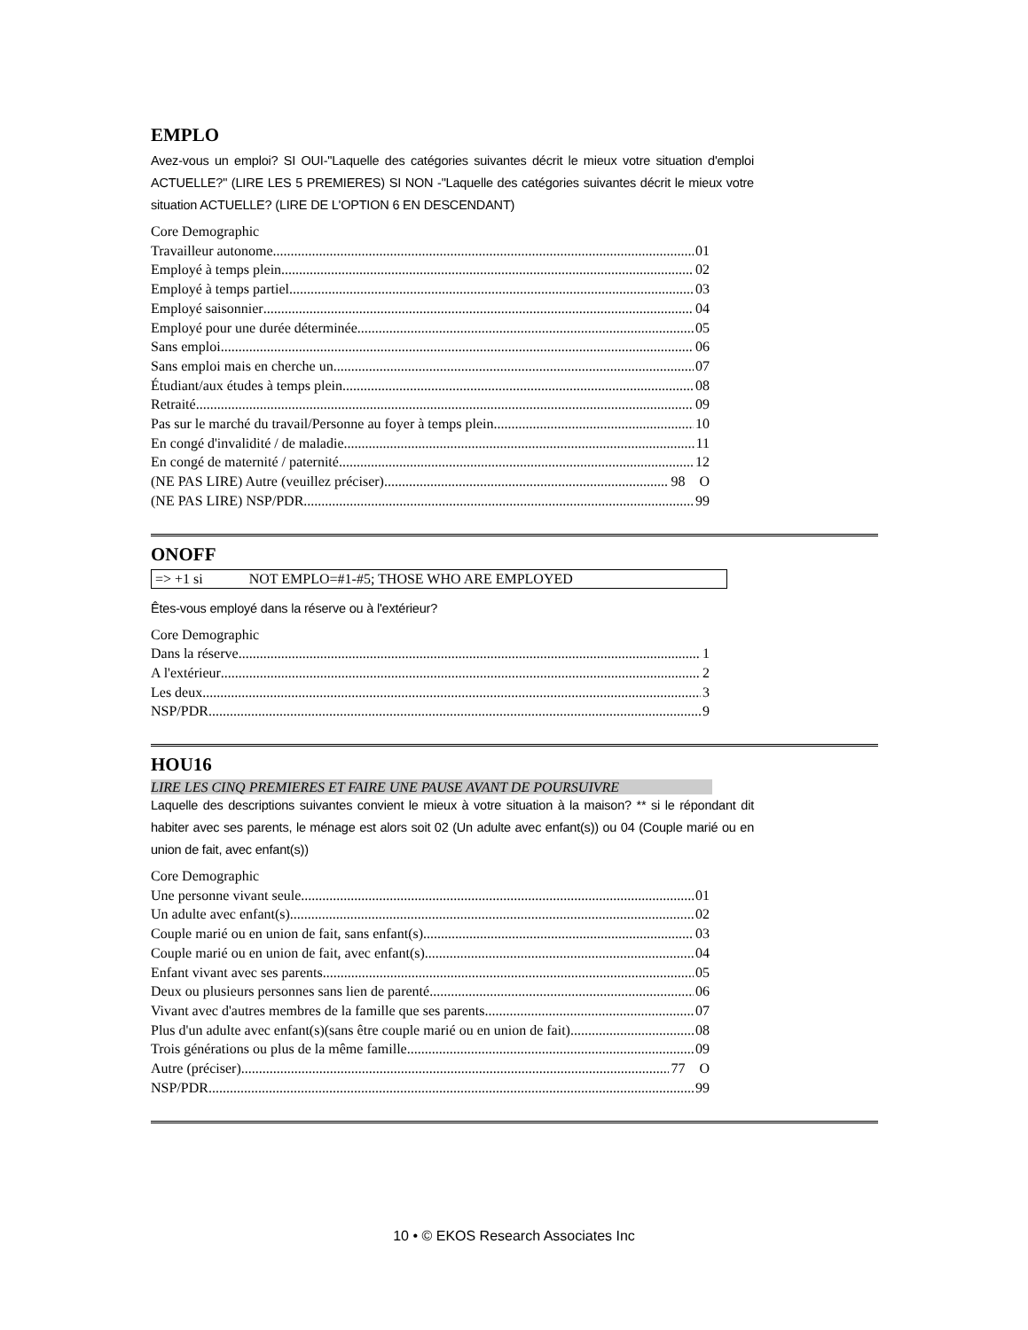EMPLO
Avez-vous un emploi? SI OUI-"Laquelle des catégories suivantes décrit le mieux votre situation d'emploi ACTUELLE?" (LIRE LES 5 PREMIERES) SI NON -"Laquelle des catégories suivantes décrit le mieux votre situation ACTUELLE? (LIRE DE L'OPTION 6 EN DESCENDANT)
Core Demographic
Travailleur autonome 01
Employé à temps plein 02
Employé à temps partiel 03
Employé saisonnier 04
Employé pour une durée déterminée 05
Sans emploi 06
Sans emploi mais en cherche un 07
Étudiant/aux études à temps plein 08
Retraité 09
Pas sur le marché du travail/Personne au foyer à temps plein 10
En congé d'invalidité / de maladie 11
En congé de maternité / paternité 12
(NE PAS LIRE) Autre (veuillez préciser) 98 O
(NE PAS LIRE) NSP/PDR 99
ONOFF
=> +1 si NOT EMPLO=#1-#5; THOSE WHO ARE EMPLOYED
Êtes-vous employé dans la réserve ou à l'extérieur?
Core Demographic
Dans la réserve 1
A l'extérieur 2
Les deux 3
NSP/PDR 9
HOU16
LIRE LES CINQ PREMIERES ET FAIRE UNE PAUSE AVANT DE POURSUIVRE
Laquelle des descriptions suivantes convient le mieux à votre situation à la maison? ** si le répondant dit habiter avec ses parents, le ménage est alors soit 02 (Un adulte avec enfant(s)) ou 04 (Couple marié ou en union de fait, avec enfant(s))
Core Demographic
Une personne vivant seule 01
Un adulte avec enfant(s) 02
Couple marié ou en union de fait, sans enfant(s) 03
Couple marié ou en union de fait, avec enfant(s) 04
Enfant vivant avec ses parents 05
Deux ou plusieurs personnes sans lien de parenté 06
Vivant avec d'autres membres de la famille que ses parents 07
Plus d'un adulte avec enfant(s)(sans être couple marié ou en union de fait) 08
Trois générations ou plus de la même famille 09
Autre (préciser) 77 O
NSP/PDR 99
10 • © EKOS Research Associates Inc